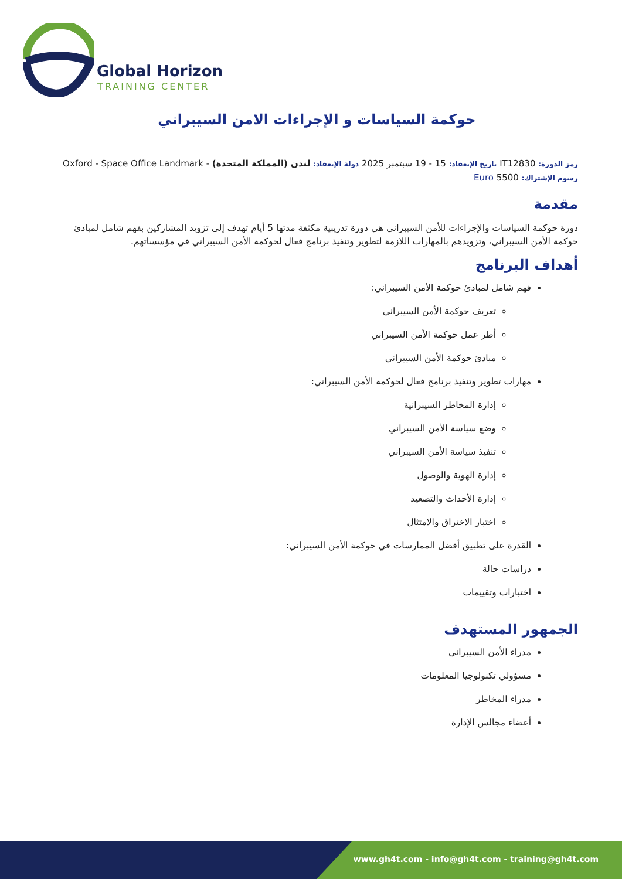Global Horizon
TRAINING CENTER
حوكمة السياسات و الإجراءات الامن السيبراني
رمز الدورة: IT12830 تاريخ الإنعقاد: 15 - 19 سبتمبر 2025 دولة الإنعقاد: لندن (المملكة المتحدة) - Oxford - Space Office Landmark
رسوم الإشتراك: 5500 Euro
مقدمة
دورة حوكمة السياسات والإجراءات للأمن السيبراني هي دورة تدريبية مكثفة مدتها 5 أيام تهدف إلى تزويد المشاركين بفهم شامل لمبادئ حوكمة الأمن السيبراني، وتزويدهم بالمهارات اللازمة لتطوير وتنفيذ برنامج فعال لحوكمة الأمن السيبراني في مؤسساتهم.
أهداف البرنامج
فهم شامل لمبادئ حوكمة الأمن السيبراني:
تعريف حوكمة الأمن السيبراني
أطر عمل حوكمة الأمن السيبراني
مبادئ حوكمة الأمن السيبراني
مهارات تطوير وتنفيذ برنامج فعال لحوكمة الأمن السيبراني:
إدارة المخاطر السيبرانية
وضع سياسة الأمن السيبراني
تنفيذ سياسة الأمن السيبراني
إدارة الهوية والوصول
إدارة الأحداث والتصعيد
اختبار الاختراق والامتثال
القدرة على تطبيق أفضل الممارسات في حوكمة الأمن السيبراني:
دراسات حالة
اختبارات وتقييمات
الجمهور المستهدف
مدراء الأمن السيبراني
مسؤولي تكنولوجيا المعلومات
مدراء المخاطر
أعضاء مجالس الإدارة
www.gh4t.com - info@gh4t.com - training@gh4t.com